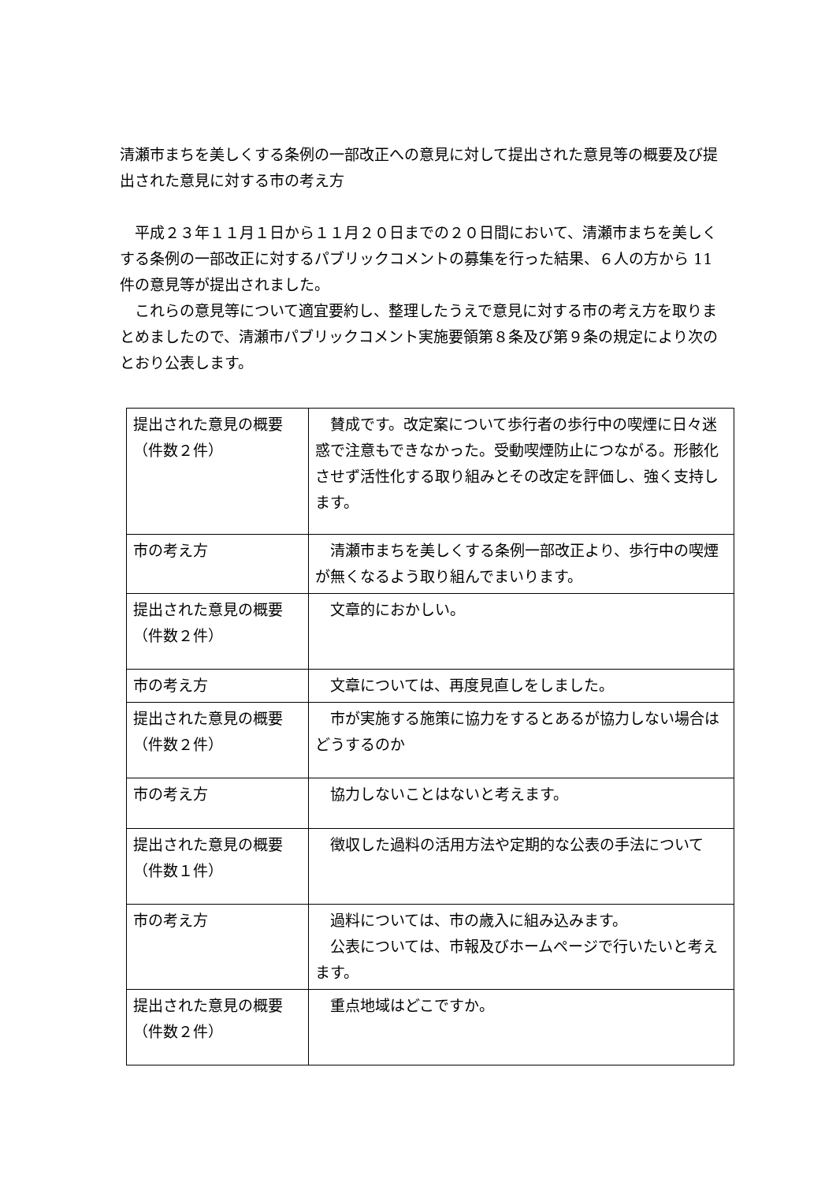清瀬市まちを美しくする条例の一部改正への意見に対して提出された意見等の概要及び提出された意見に対する市の考え方
　平成２３年１１月１日から１１月２０日までの２０日間において、清瀬市まちを美しくする条例の一部改正に対するパブリックコメントの募集を行った結果、６人の方から 11 件の意見等が提出されました。
　これらの意見等について適宜要約し、整理したうえで意見に対する市の考え方を取りまとめましたので、清瀬市パブリックコメント実施要領第８条及び第９条の規定により次のとおり公表します。
| 提出された意見の概要（件数２件） | 賛成です。改定案について歩行者の歩行中の喫煙に日々迷惑で注意もできなかった。受動喫煙防止につながる。形骸化させず活性化する取り組みとその改定を評価し、強く支持します。 |
| 市の考え方 | 清瀬市まちを美しくする条例一部改正より、歩行中の喫煙が無くなるよう取り組んでまいります。 |
| 提出された意見の概要（件数２件） | 文章的におかしい。 |
| 市の考え方 | 文章については、再度見直しをしました。 |
| 提出された意見の概要（件数２件） | 市が実施する施策に協力をするとあるが協力しない場合はどうするのか |
| 市の考え方 | 協力しないことはないと考えます。 |
| 提出された意見の概要（件数１件） | 徴収した過料の活用方法や定期的な公表の手法について |
| 市の考え方 | 過料については、市の歳入に組み込みます。 公表については、市報及びホームページで行いたいと考えます。 |
| 提出された意見の概要（件数２件） | 重点地域はどこですか。 |